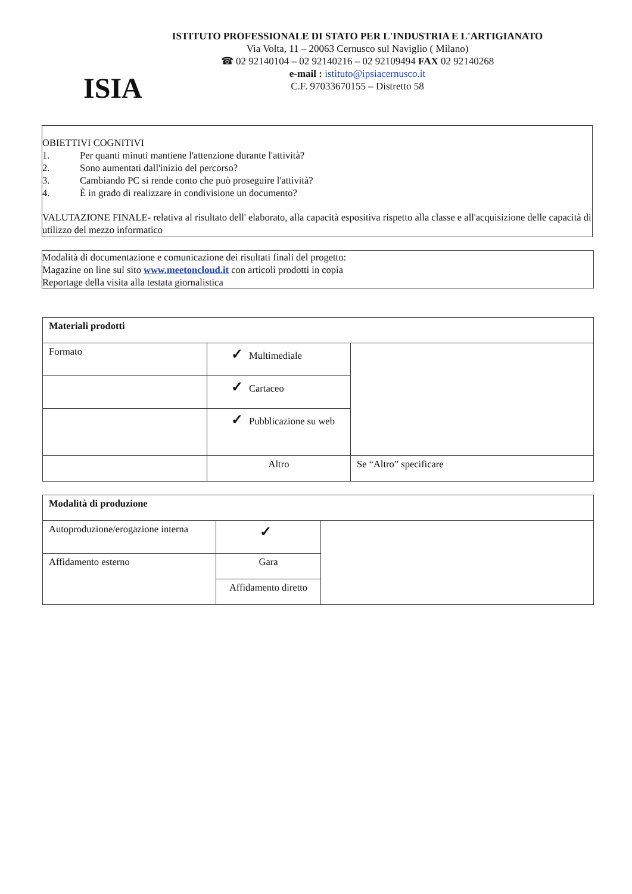ISIA
ISTITUTO PROFESSIONALE DI STATO PER L'INDUSTRIA E L'ARTIGIANATO
Via Volta, 11 – 20063 Cernusco sul Naviglio ( Milano)
☎ 02 92140104 – 02 92140216 – 02 92109494 FAX 02 92140268
e-mail : istituto@ipsiacernusco.it
C.F. 97033670155 – Distretto 58
OBIETTIVI COGNITIVI
1. Per quanti minuti mantiene l'attenzione durante l'attività?
2. Sono aumentati dall'inizio del percorso?
3. Cambiando PC si rende conto che può proseguire l'attività?
4. È in grado di realizzare in condivisione un documento?
VALUTAZIONE FINALE- relativa al risultato dell' elaborato, alla capacità espositiva rispetto alla classe e all'acquisizione delle capacità di utilizzo del mezzo informatico
Modalità di documentazione e comunicazione dei risultati finali del progetto:
Magazine on line sul sito www.meetoncloud.it con articoli prodotti in copia
Reportage della visita alla testata giornalistica
| Materiali prodotti | | |
| --- | --- | --- |
| Formato | ✓ Multimediale | |
| | ✓ Cartaceo | |
| | ✓ Pubblicazione su web | |
| | Altro | Se “Altro” specificare |
| Modalità di produzione | | |
| --- | --- | --- |
| Autoproduzione/erogazione interna | ✓ | |
| Affidamento esterno | Gara | |
| | Affidamento diretto | |